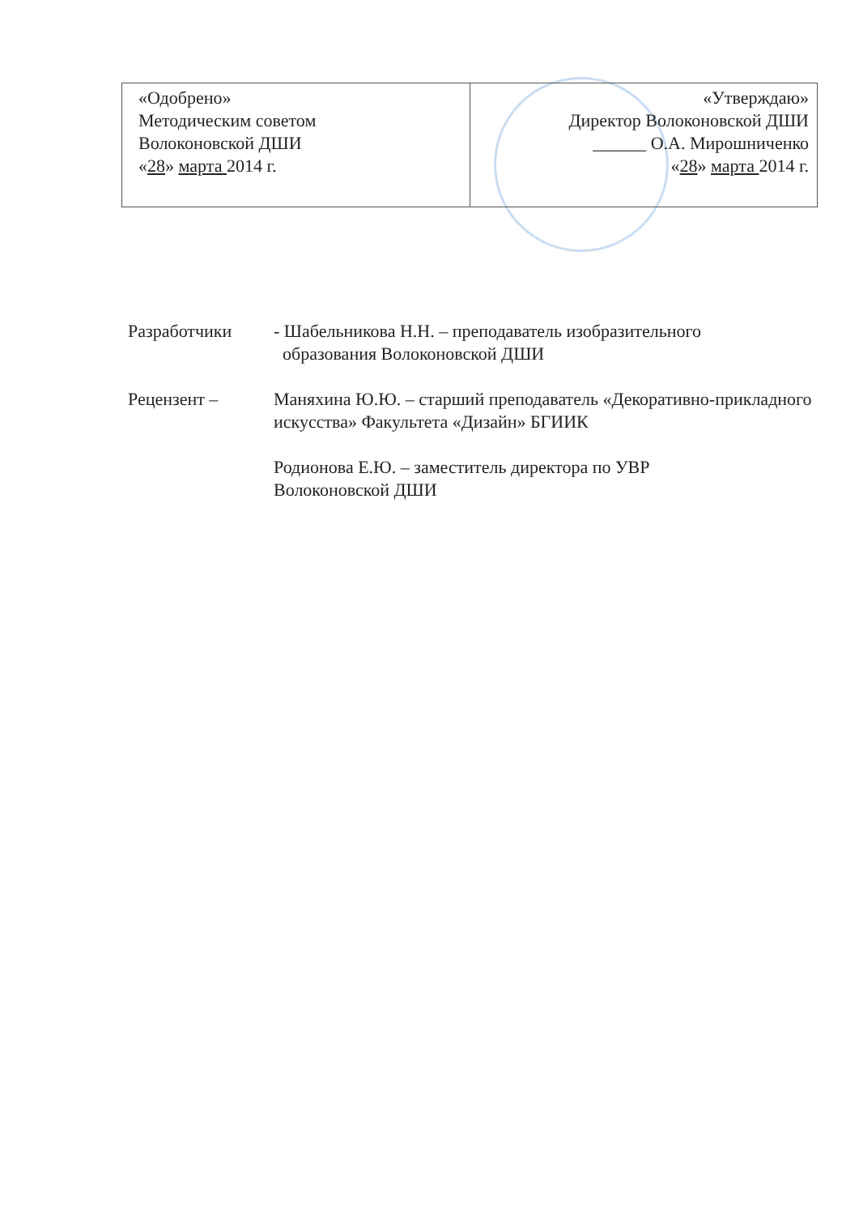| «Одобрено» Методическим советом Волоконовской ДШИ « 28 » марта 2014 г. | «Утверждаю» Директор Волоконовской ДШИ ______ О.А. Мирошниченко « 28 » марта 2014 г. |
Разработчики - Шабельникова Н.Н. – преподаватель изобразительного
образования Волоконовской ДШИ
Рецензент – Маняхина Ю.Ю. – старший преподаватель «Декоративно-прикладного искусства» Факультета «Дизайн» БГИИК
Родионова Е.Ю. – заместитель директора по УВР
Волоконовской ДШИ